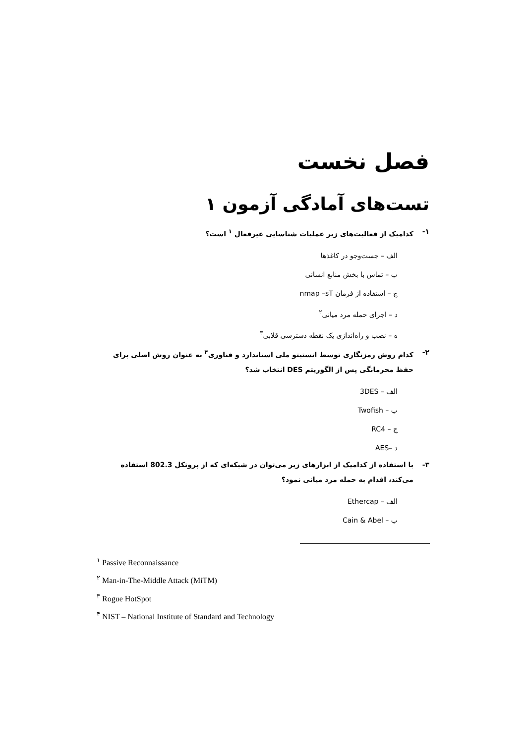فصل نخست
تست‌های آمادگی آزمون ۱
۱- کدامیک از فعالیت‌های زیر عملیات شناسایی غیرفعال <sup>۱</sup> است؟
الف – جست‌وجو در کاغذها
ب – تماس با بخش منابع انسانی
ج – استفاده از فرمان nmap –sT
د – اجرای حمله مرد میانی<sup>۲</sup>
ه – نصب و راه‌اندازی یک نقطه دسترسی قلابی<sup>۳</sup>
۲- کدام روش رمزنگاری توسط انستیتو ملی استاندارد و فناوری<sup>۴</sup> به عنوان روش اصلی برای حفظ محرمانگی پس از الگوریتم DES انتخاب شد؟
الف – 3DES
ب – Twofish
ج – RC4
د –AES
۳- با استفاده از کدامیک از ابزارهای زیر می‌توان در شبکه‌ای که از پروتکل 802.3 استفاده می‌کند، اقدام به حمله مرد میانی نمود؟
الف – Ethercap
ب – Cain & Abel
<sup>۱</sup> Passive Reconnaissance
<sup>۲</sup> Man-in-The-Middle Attack (MiTM)
<sup>۳</sup> Rogue HotSpot
<sup>۴</sup> NIST – National Institute of Standard and Technology